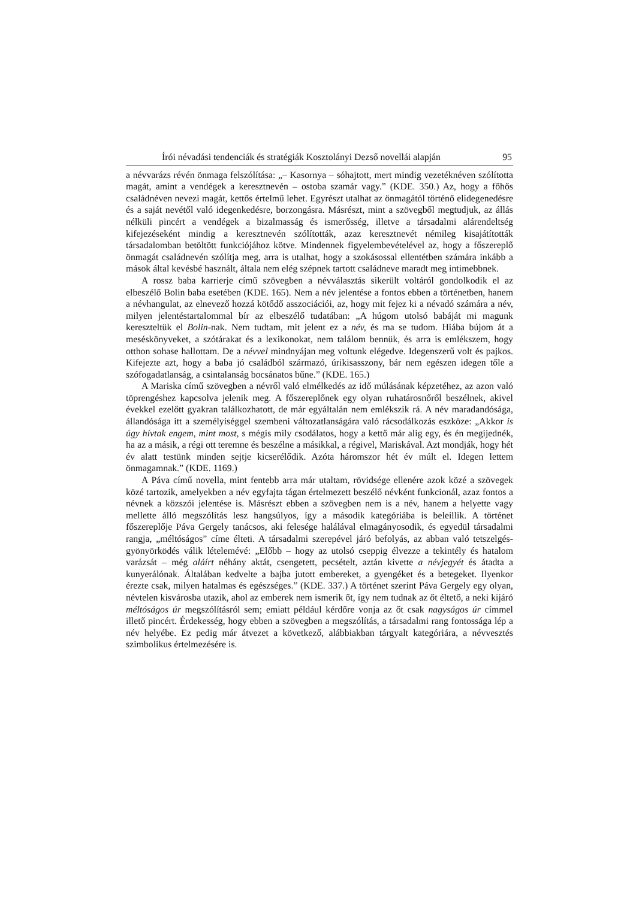Írói névadási tendenciák és stratégiák Kosztolányi Dezső novellái alapján 95
a névvarázs révén önmaga felszólítása: „– Kasornya – sóhajtott, mert mindig vezetéknéven szólította magát, amint a vendégek a keresztnevén – ostoba szamár vagy.” (KDE. 350.) Az, hogy a főhős családnéven nevezi magát, kettős értelmű lehet. Egyrészt utalhat az önmagától történő elidegenedésre és a saját nevétől való idegenkedésre, borzongásra. Másrészt, mint a szövegből megtudjuk, az állás nélküli pincért a vendégek a bizalmasság és ismerősség, illetve a társadalmi alárendeltség kifejezéseként mindig a keresztnevén szólították, azaz keresztnevét némileg kisajátították társadalomban betöltött funkciójához kötve. Mindennek figyelembevételével az, hogy a főszereplő önmagát családnevén szólítja meg, arra is utalhat, hogy a szokásossal ellentétben számára inkább a mások által kevésbé használt, általa nem elég szépnek tartott családneve maradt meg intimebbnek.
A rossz baba karrierje című szövegben a névválasztás sikerült voltáról gondolkodik el az elbeszélő Bolin baba esetében (KDE. 165). Nem a név jelentése a fontos ebben a történetben, hanem a névhangulat, az elnevező hozzá kötődő asszociációi, az, hogy mit fejez ki a névadó számára a név, milyen jelentéstartalommal bír az elbeszélő tudatában: „A húgom utolsó babáját mi magunk kereszteltük el Bolin-nak. Nem tudtam, mit jelent ez a név, és ma se tudom. Hiába bújom át a meséskönyveket, a szótárakat és a lexikonokat, nem találom bennük, és arra is emlékszem, hogy otthon sohase hallottam. De a névvel mindnyájan meg voltunk elégedve. Idegenszerű volt és pajkos. Kifejezte azt, hogy a baba jó családból származó, úrikisasszony, bár nem egészen idegen tőle a szófogadatlanság, a csintalanság bocsánatos bűne.” (KDE. 165.)
A Mariska című szövegben a névről való elmélkedés az idő múlásának képzetéhez, az azon való töprengéshez kapcsolva jelenik meg. A főszereplőnek egy olyan ruhatárosnőről beszélnek, akivel évekkel ezelőtt gyakran találkozhatott, de már egyáltalán nem emlékszik rá. A név maradandósága, állandósága itt a személyiséggel szembeni változatlanságára való rácsodálkozás eszköze: „Akkor is úgy hívtak engem, mint most, s mégis mily csodálatos, hogy a kettő már alig egy, és én megijednék, ha az a másik, a régi ott teremne és beszélne a másikkal, a régivel, Mariskával. Azt mondják, hogy hét év alatt testünk minden sejtje kicserélődik. Azóta háromszor hét év múlt el. Idegen lettem önmagamnak.” (KDE. 1169.)
A Páva című novella, mint fentebb arra már utaltam, rövidsége ellenére azok közé a szövegek közé tartozik, amelyekben a név egyfajta tágan értelmezett beszélő névként funkcionál, azaz fontos a névnek a közszói jelentése is. Másrészt ebben a szövegben nem is a név, hanem a helyette vagy mellette álló megszólítás lesz hangsúlyos, így a második kategóriába is beleillik. A történet főszereplője Páva Gergely tanácsos, aki felesége halálával elmagányosodik, és egyedül társadalmi rangja, „méltóságos” címe élteti. A társadalmi szerepével járó befolyás, az abban való tetszelgés-gyönyörködés válik lételemévé: „Előbb – hogy az utolsó cseppig élvezze a tekintély és hatalom varázsát – még aláírt néhány aktát, csengetett, pecsételt, aztán kivette a névjegyét és átadta a kunyerálónak. Általában kedvelte a bajba jutott embereket, a gyengéket és a betegeket. Ilyenkor érezte csak, milyen hatalmas és egészséges.” (KDE. 337.) A történet szerint Páva Gergely egy olyan, névtelen kisvárosba utazik, ahol az emberek nem ismerik őt, így nem tudnak az őt éltető, a neki kijáró méltóságos úr megszólításról sem; emiatt például kérdőre vonja az őt csak nagyságos úr címmel illető pincért. Érdekesség, hogy ebben a szövegben a megszólítás, a társadalmi rang fontossága lép a név helyébe. Ez pedig már átvezet a következő, alábbiakban tárgyalt kategóriára, a névvesztés szimbolikus értelmezésére is.